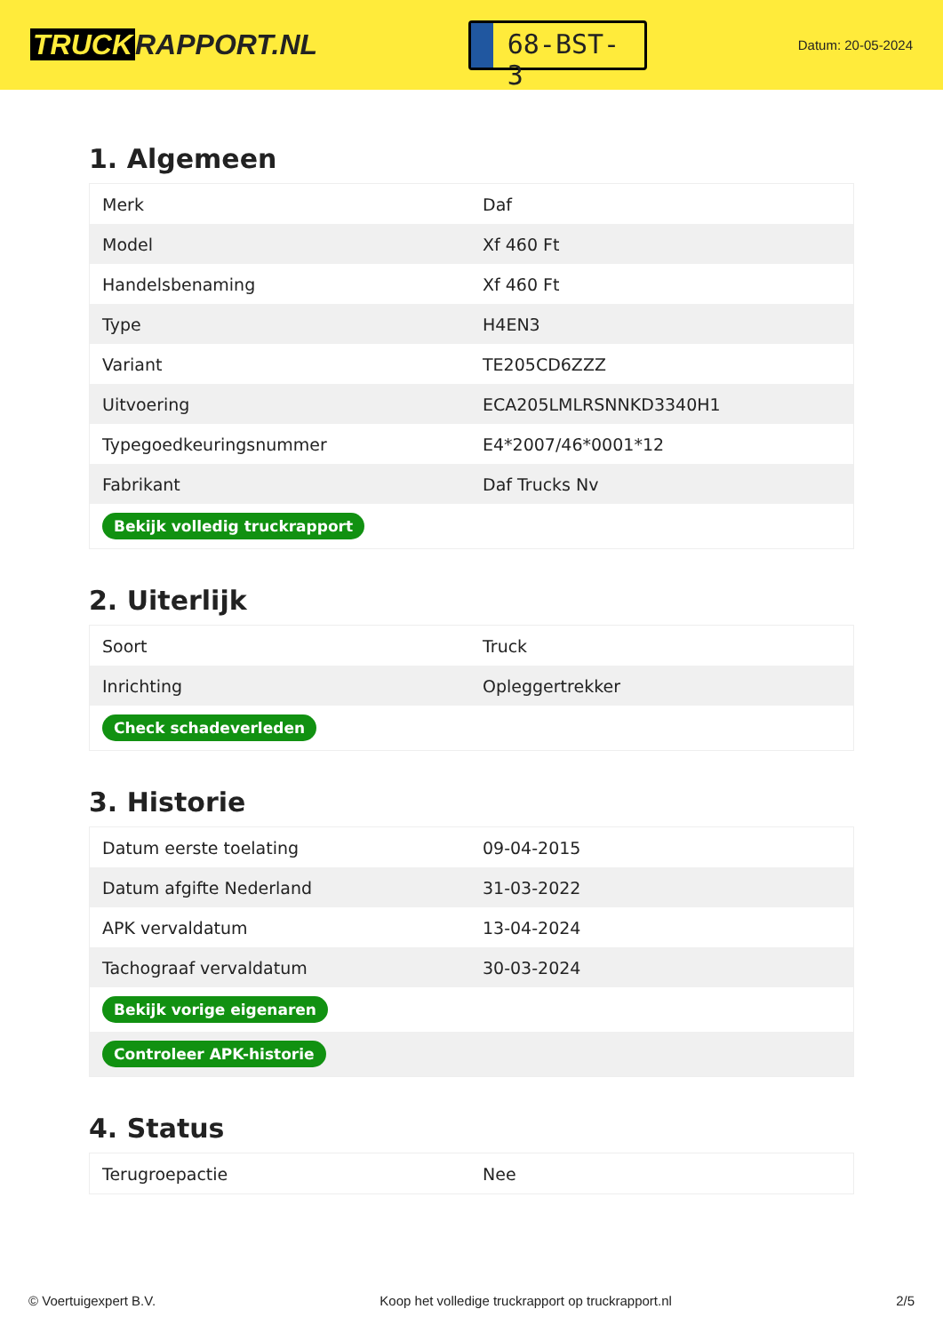TRUCK RAPPORT.NL
68-BST-3
Datum: 20-05-2024
1. Algemeen
| Merk | Daf |
| Model | Xf 460 Ft |
| Handelsbenaming | Xf 460 Ft |
| Type | H4EN3 |
| Variant | TE205CD6ZZZ |
| Uitvoering | ECA205LMLRSNNKD3340H1 |
| Typegoedkeuringsnummer | E4*2007/46*0001*12 |
| Fabrikant | Daf Trucks Nv |
| Bekijk volledig truckrapport | |
2. Uiterlijk
| Soort | Truck |
| Inrichting | Opleggertrekker |
| Check schadeverleden | |
3. Historie
| Datum eerste toelating | 09-04-2015 |
| Datum afgifte Nederland | 31-03-2022 |
| APK vervaldatum | 13-04-2024 |
| Tachograaf vervaldatum | 30-03-2024 |
| Bekijk vorige eigenaren | |
| Controleer APK-historie | |
4. Status
| Terugroepactie | Nee |
© Voertuigexpert B.V. Koop het volledige truckrapport op truckrapport.nl 2/5